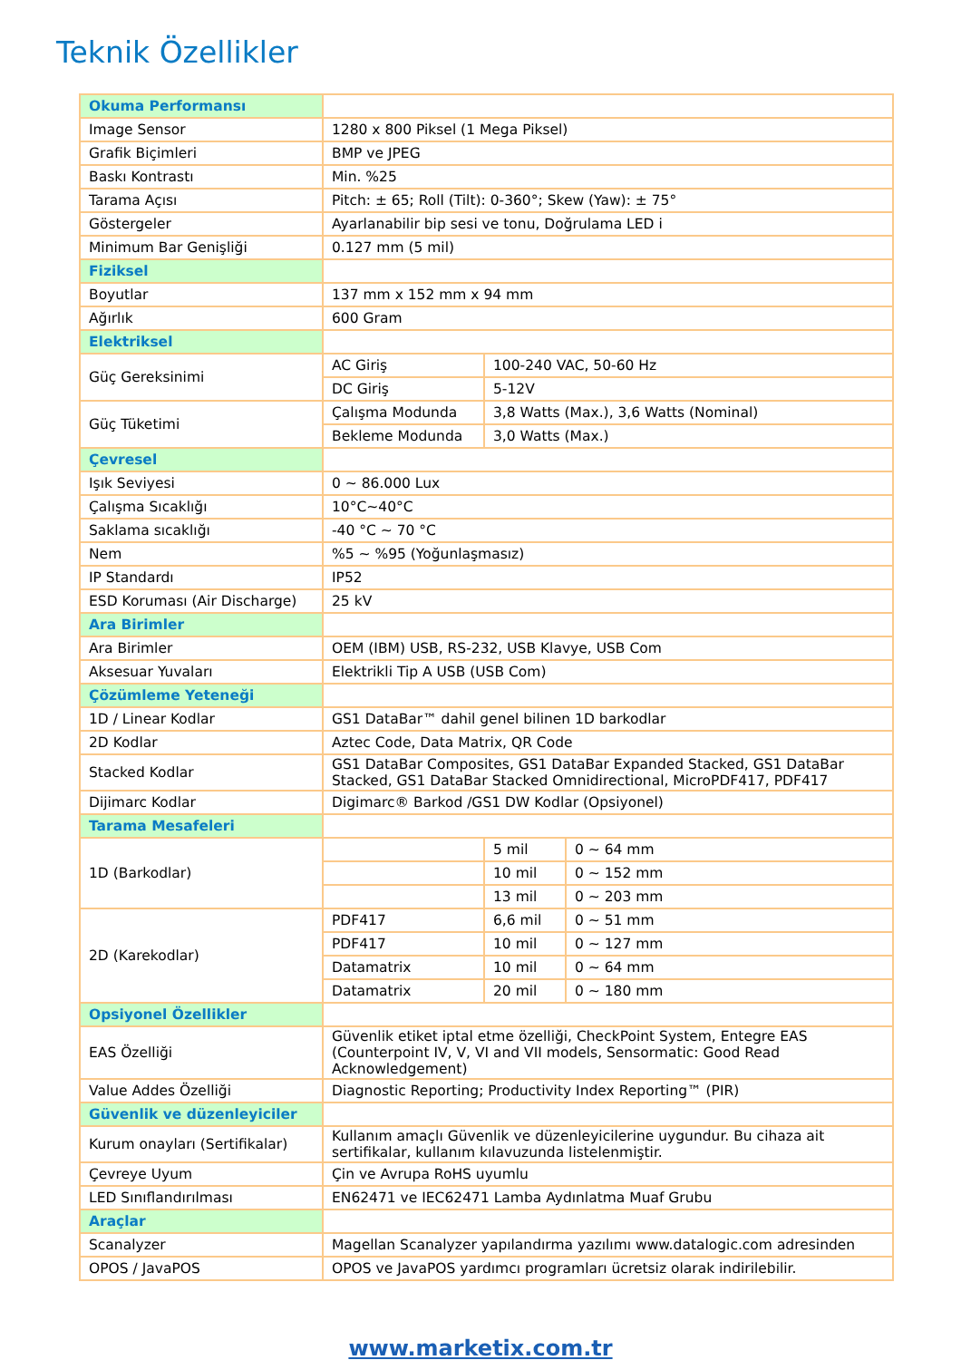Teknik Özellikler
| Okuma Performansı | | | |
| Image Sensor | 1280 x 800 Piksel (1 Mega Piksel) | | |
| Grafik Biçimleri | BMP ve JPEG | | |
| Baskı Kontrastı | Min. %25 | | |
| Tarama Açısı | Pitch: ± 65; Roll (Tilt): 0-360°; Skew (Yaw): ± 75° | | |
| Göstergeler | Ayarlanabilir bip sesi ve tonu, Doğrulama LED i | | |
| Minimum Bar Genişliği | 0.127 mm (5 mil) | | |
| Fiziksel | | | |
| Boyutlar | 137 mm x 152 mm x 94 mm | | |
| Ağırlık | 600 Gram | | |
| Elektriksel | | | |
| Güç Gereksinimi | AC Giriş | 100-240 VAC, 50-60 Hz | |
| | DC Giriş | 5-12V | |
| Güç Tüketimi | Çalışma Modunda | 3,8 Watts (Max.), 3,6 Watts (Nominal) | |
| | Bekleme Modunda | 3,0 Watts (Max.) | |
| Çevresel | | | |
| Işık Seviyesi | 0 ~ 86.000 Lux | | |
| Çalışma Sıcaklığı | 10°C~40°C | | |
| Saklama sıcaklığı | -40 °C ~ 70 °C | | |
| Nem | %5 ~ %95 (Yoğunlaşmasız) | | |
| IP Standardı | IP52 | | |
| ESD Koruması (Air Discharge) | 25 kV | | |
| Ara Birimler | | | |
| Ara Birimler | OEM (IBM) USB, RS-232, USB Klavye, USB Com | | |
| Aksesuar Yuvaları | Elektrikli Tip A USB (USB Com) | | |
| Çözümleme Yeteneği | | | |
| 1D / Linear Kodlar | GS1 DataBar™ dahil genel bilinen 1D barkodlar | | |
| 2D Kodlar | Aztec Code, Data Matrix, QR Code | | |
| Stacked Kodlar | GS1 DataBar Composites, GS1 DataBar Expanded Stacked, GS1 DataBar Stacked, GS1 DataBar Stacked Omnidirectional, MicroPDF417, PDF417 | | |
| Dijimarc Kodlar | Digimarc® Barkod /GS1 DW Kodlar (Opsiyonel) | | |
| Tarama Mesafeleri | | | |
| 1D (Barkodlar) | | 5 mil | 0 ~ 64 mm |
| | | 10 mil | 0 ~ 152 mm |
| | | 13 mil | 0 ~ 203 mm |
| 2D (Karekodlar) | PDF417 | 6,6 mil | 0 ~ 51 mm |
| | PDF417 | 10 mil | 0 ~ 127 mm |
| | Datamatrix | 10 mil | 0 ~ 64 mm |
| | Datamatrix | 20 mil | 0 ~ 180 mm |
| Opsiyonel Özellikler | | | |
| EAS Özelliği | Güvenlik etiket iptal etme özelliği, CheckPoint System, Entegre EAS (Counterpoint IV, V, VI and VII models, Sensormatic: Good Read Acknowledgement) | | |
| Value Addes Özelliği | Diagnostic Reporting; Productivity Index Reporting™ (PIR) | | |
| Güvenlik ve düzenleyiciler | | | |
| Kurum onayları (Sertifikalar) | Kullanım amaçlı Güvenlik ve düzenleyicilerine uygundur. Bu cihaza ait sertifikalar, kullanım kılavuzunda listelenmiştir. | | |
| Çevreye Uyum | Çin ve Avrupa RoHS uyumlu | | |
| LED Sınıflandırılması | EN62471 ve IEC62471 Lamba Aydınlatma Muaf Grubu | | |
| Araçlar | | | |
| Scanalyzer | Magellan Scanalyzer yapılandırma yazılımı www.datalogic.com adresinden | | |
| OPOS / JavaPOS | OPOS ve JavaPOS yardımcı programları ücretsiz olarak indirilebilir. | | |
www.marketix.com.tr